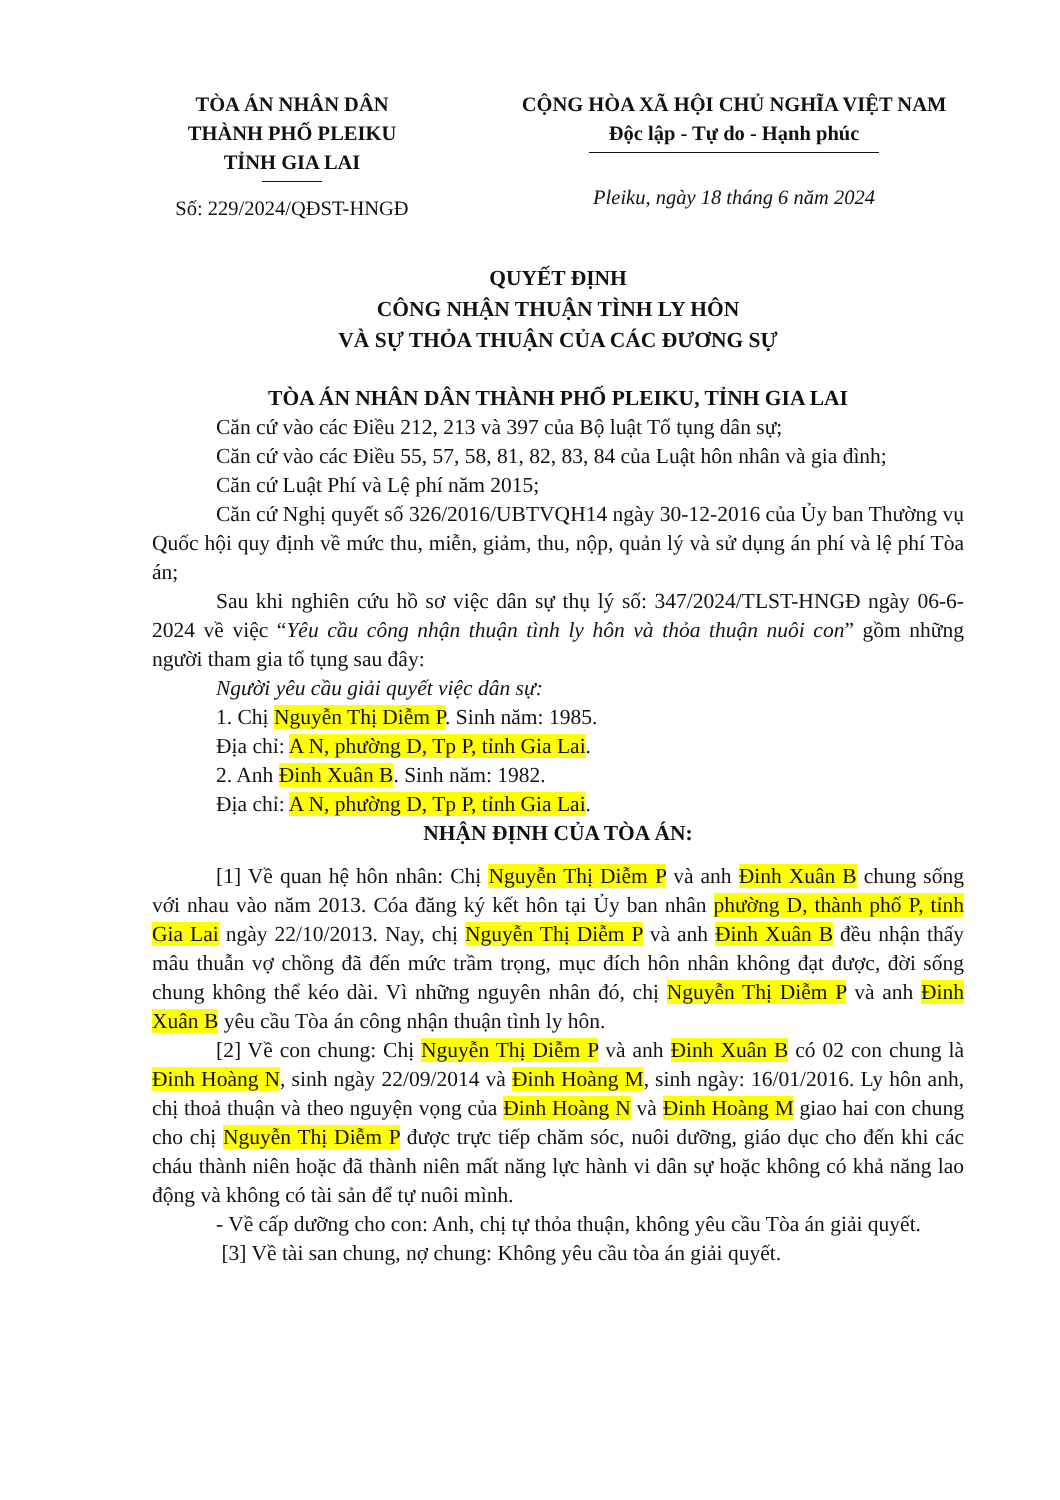TÒA ÁN NHÂN DÂN
THÀNH PHỐ PLEIKU
TỈNH GIA LAI
Số: 229/2024/QĐST-HNGĐ
CỘNG HÒA XÃ HỘI CHỦ NGHĨA VIỆT NAM
Độc lập - Tự do - Hạnh phúc
Pleiku, ngày 18 tháng 6 năm 2024
QUYẾT ĐỊNH
CÔNG NHẬN THUẬN TÌNH LY HÔN
VÀ SỰ THỎA THUẬN CỦA CÁC ĐƯƠNG SỰ
TÒA ÁN NHÂN DÂN THÀNH PHỐ PLEIKU, TỈNH GIA LAI
Căn cứ vào các Điều 212, 213 và 397 của Bộ luật Tố tụng dân sự;
Căn cứ vào các Điều 55, 57, 58, 81, 82, 83, 84 của Luật hôn nhân và gia đình;
Căn cứ Luật Phí và Lệ phí năm 2015;
Căn cứ Nghị quyết số 326/2016/UBTVQH14 ngày 30-12-2016 của Ủy ban Thường vụ Quốc hội quy định về mức thu, miễn, giảm, thu, nộp, quản lý và sử dụng án phí và lệ phí Tòa án;
Sau khi nghiên cứu hồ sơ việc dân sự thụ lý số: 347/2024/TLST-HNGĐ ngày 06-6-2024 về việc “Yêu cầu công nhận thuận tình ly hôn và thỏa thuận nuôi con” gồm những người tham gia tố tụng sau đây:
Người yêu cầu giải quyết việc dân sự:
1. Chị Nguyễn Thị Diễm P. Sinh năm: 1985.
Địa chỉ: A N, phường D, Tp P, tỉnh Gia Lai.
2. Anh Đinh Xuân B. Sinh năm: 1982.
Địa chỉ: A N, phường D, Tp P, tỉnh Gia Lai.
NHẬN ĐỊNH CỦA TÒA ÁN:
[1] Về quan hệ hôn nhân: Chị Nguyễn Thị Diễm P và anh Đinh Xuân B chung sống với nhau vào năm 2013. Cóa đăng ký kết hôn tại Ủy ban nhân phường D, thành phố P, tỉnh Gia Lai ngày 22/10/2013. Nay, chị Nguyễn Thị Diễm P và anh Đinh Xuân B đều nhận thấy mâu thuẫn vợ chồng đã đến mức trầm trọng, mục đích hôn nhân không đạt được, đời sống chung không thể kéo dài. Vì những nguyên nhân đó, chị Nguyễn Thị Diễm P và anh Đinh Xuân B yêu cầu Tòa án công nhận thuận tình ly hôn.
[2] Về con chung: Chị Nguyễn Thị Diễm P và anh Đinh Xuân B có 02 con chung là Đinh Hoàng N, sinh ngày 22/09/2014 và Đinh Hoàng M, sinh ngày: 16/01/2016. Ly hôn anh, chị thoả thuận và theo nguyện vọng của Đinh Hoàng N và Đinh Hoàng M giao hai con chung cho chị Nguyễn Thị Diễm P được trực tiếp chăm sóc, nuôi dưỡng, giáo dục cho đến khi các cháu thành niên hoặc đã thành niên mất năng lực hành vi dân sự hoặc không có khả năng lao động và không có tài sản để tự nuôi mình.
- Về cấp dưỡng cho con: Anh, chị tự thỏa thuận, không yêu cầu Tòa án giải quyết.
[3] Về tài san chung, nợ chung: Không yêu cầu tòa án giải quyết.